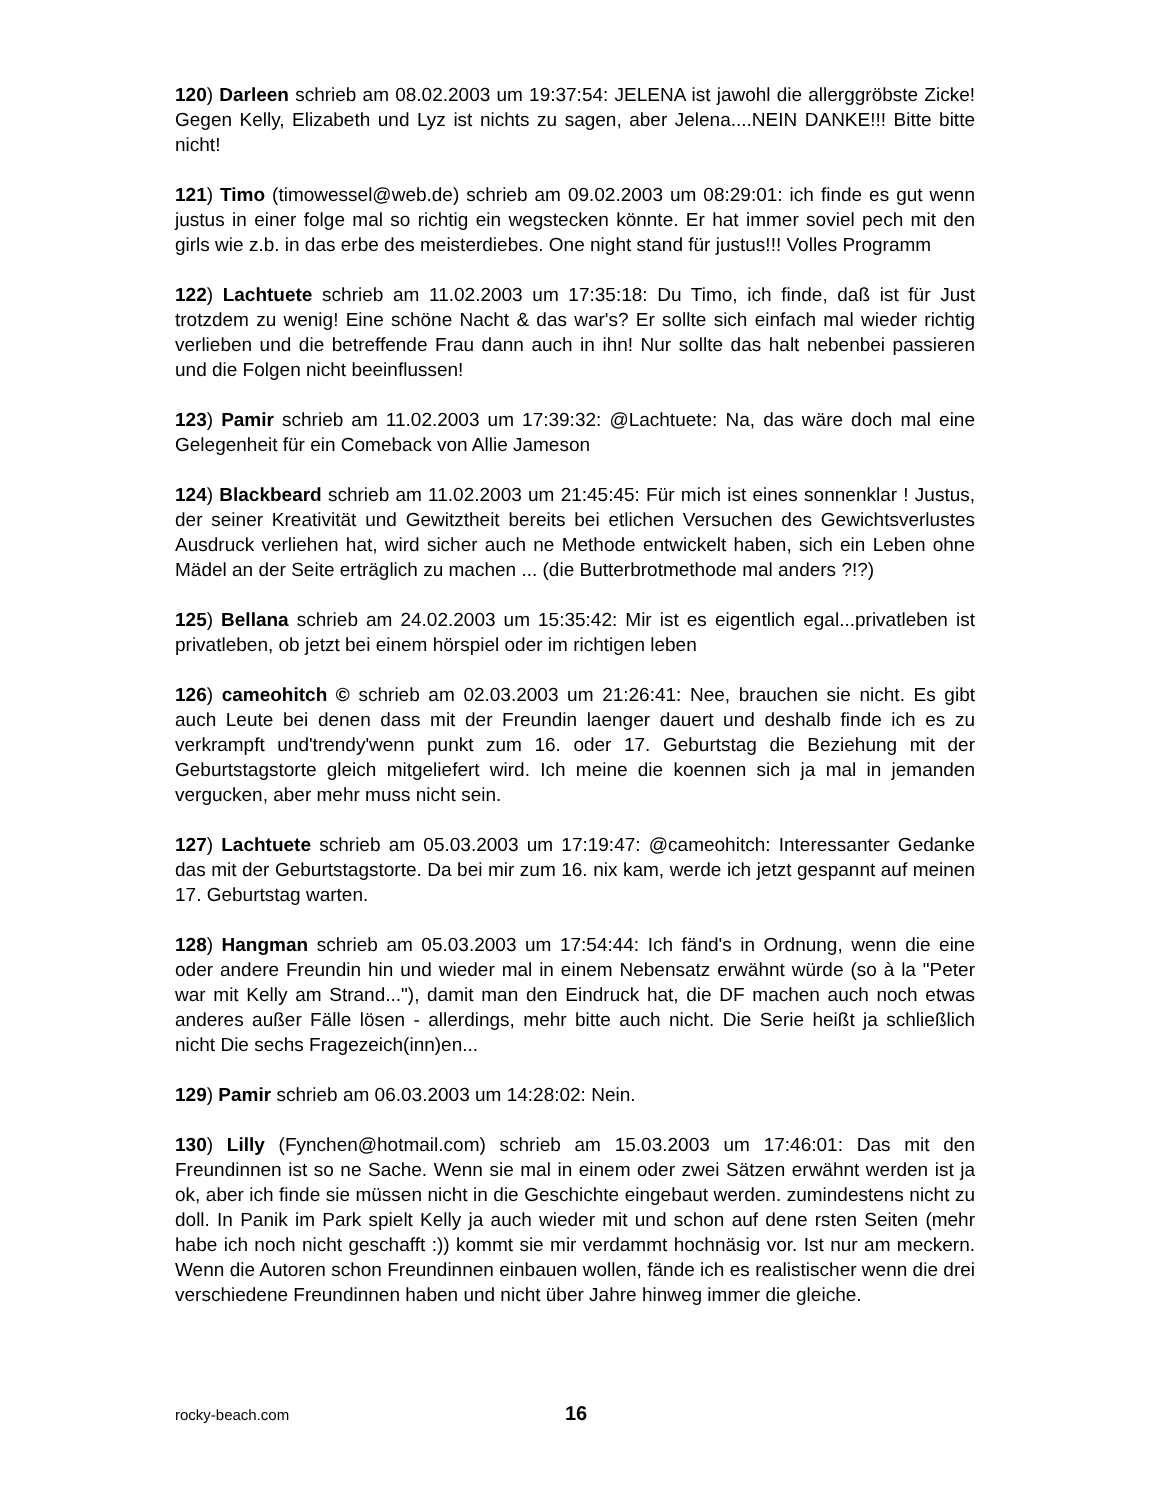120) Darleen schrieb am 08.02.2003 um 19:37:54: JELENA ist jawohl die al­lerggröbste Zicke! Gegen Kelly, Elizabeth und Lyz ist nichts zu sagen, aber Jele­na....NEIN DANKE!!! Bitte bitte nicht!
121) Timo (timowessel@web.de) schrieb am 09.02.2003 um 08:29:01: ich finde es gut wenn justus in einer folge mal so richtig ein wegstecken könnte. Er hat immer soviel pech mit den girls wie z.b. in das erbe des meisterdiebes. One night stand für justus!!! Volles Programm
122) Lachtuete schrieb am 11.02.2003 um 17:35:18: Du Timo, ich finde, daß ist für Just trotzdem zu wenig! Eine schöne Nacht & das war's? Er sollte sich einfach mal wieder richtig verlieben und die betreffende Frau dann auch in ihn! Nur sollte das halt nebenbei passieren und die Folgen nicht beeinflussen!
123) Pamir schrieb am 11.02.2003 um 17:39:32: @Lachtuete: Na, das wäre doch mal eine Gelegenheit für ein Comeback von Allie Jameson
124) Blackbeard schrieb am 11.02.2003 um 21:45:45: Für mich ist eines sonnenklar ! Justus, der seiner Kreativität und Gewitztheit bereits bei etlichen Versuchen des Gewichtsverlustes Ausdruck verliehen hat, wird sicher auch ne Methode entwickelt haben, sich ein Leben ohne Mädel an der Seite erträglich zu machen ... (die Butter­brotmethode mal anders ?!?)
125) Bellana schrieb am 24.02.2003 um 15:35:42: Mir ist es eigentlich e­gal...privatleben ist privatleben, ob jetzt bei einem hörspiel oder im richtigen leben
126) cameohitch © schrieb am 02.03.2003 um 21:26:41: Nee, brauchen sie nicht. Es gibt auch Leute bei denen dass mit der Freundin laenger dauert und deshalb fin­de ich es zu verkrampft und'trendy'wenn punkt zum 16. oder 17. Geburtstag die Be­ziehung mit der Geburtstagstorte gleich mitgeliefert wird. Ich meine die koennen sich ja mal in jemanden vergucken, aber mehr muss nicht sein.
127) Lachtuete schrieb am 05.03.2003 um 17:19:47: @cameohitch: Interessanter Gedanke das mit der Geburtstagstorte. Da bei mir zum 16. nix kam, werde ich jetzt gespannt auf meinen 17. Geburtstag warten.
128) Hangman schrieb am 05.03.2003 um 17:54:44: Ich fänd's in Ordnung, wenn die eine oder andere Freundin hin und wieder mal in einem Nebensatz erwähnt würde (so à la "Peter war mit Kelly am Strand..."), damit man den Eindruck hat, die DF ma­chen auch noch etwas anderes außer Fälle lösen - allerdings, mehr bitte auch nicht. Die Serie heißt ja schließlich nicht Die sechs Fragezeich(inn)en...
129) Pamir schrieb am 06.03.2003 um 14:28:02: Nein.
130) Lilly (Fynchen@hotmail.com) schrieb am 15.03.2003 um 17:46:01: Das mit den Freundinnen ist so ne Sache. Wenn sie mal in einem oder zwei Sätzen erwähnt wer­den ist ja ok, aber ich finde sie müssen nicht in die Geschichte eingebaut werden. zumindestens nicht zu doll. In Panik im Park spielt Kelly ja auch wieder mit und schon auf dene rsten Seiten (mehr habe ich noch nicht geschafft :)) kommt sie mir verdammt hochnäsig vor. Ist nur am meckern. Wenn die Autoren schon Freundinnen einbauen wollen, fände ich es realistischer wenn die drei verschiedene Freundinnen haben und nicht über Jahre hinweg immer die gleiche.
rocky-beach.com 16